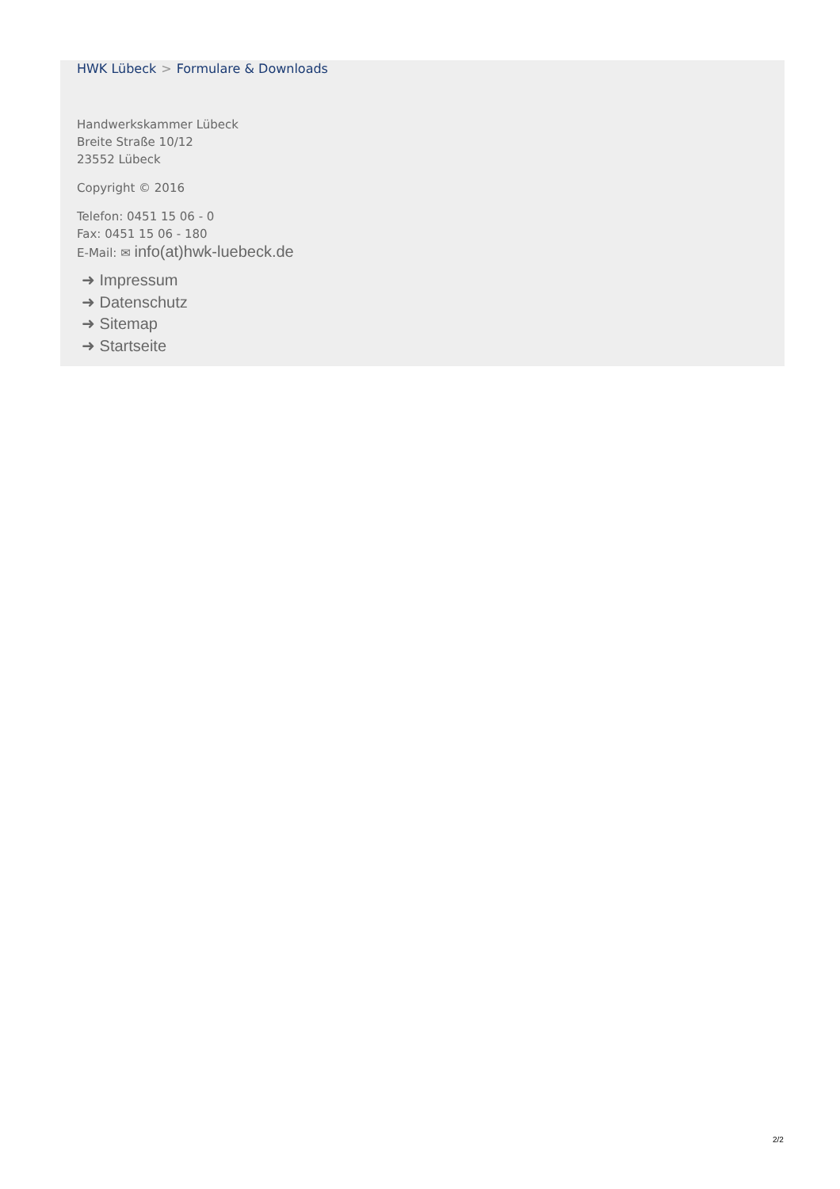HWK Lübeck > Formulare & Downloads
Handwerkskammer Lübeck
Breite Straße 10/12
23552 Lübeck
Copyright © 2016
Telefon: 0451 15 06 - 0
Fax: 0451 15 06 - 180
E-Mail: ✉ info(at)hwk-luebeck.de
➜ Impressum
➜ Datenschutz
➜ Sitemap
➜ Startseite
2/2